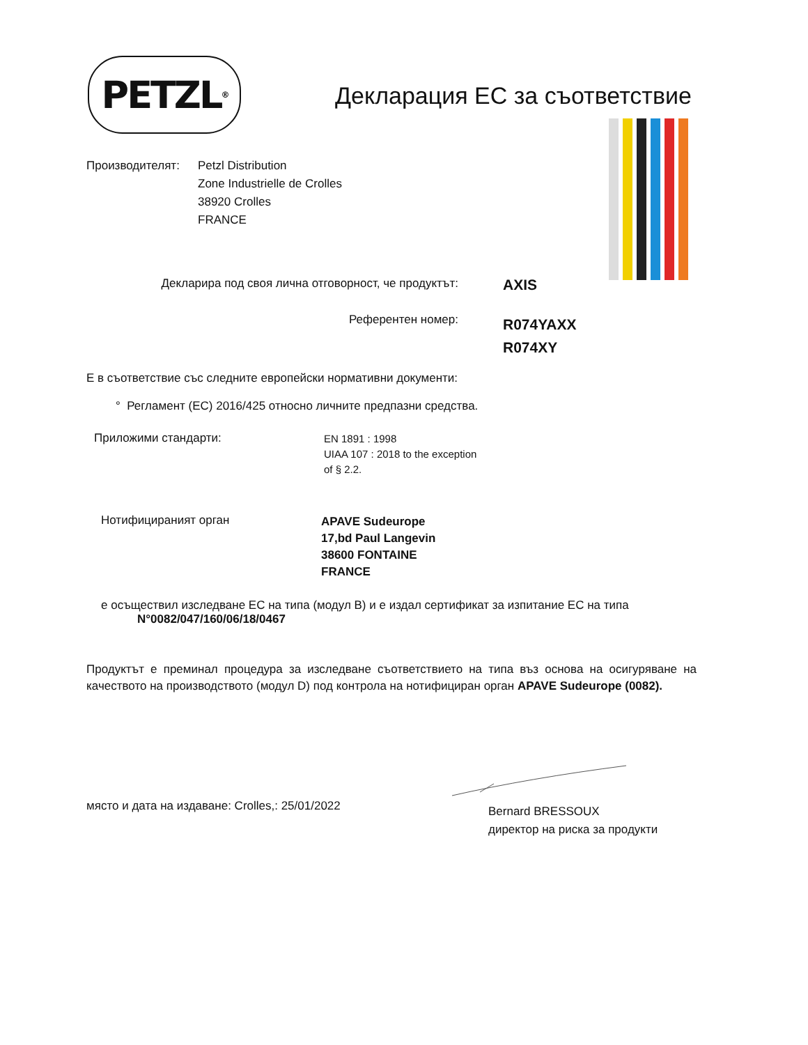PETZL<sup>®</sup>
Декларация ЕС за съответствие
Производителят: Petzl Distribution
Zone Industrielle de Crolles
38920 Crolles
FRANCE
Декларира под своя лична отговорност, че продуктът:
AXIS
Референтен номер:
R074YAXX
R074XY
Е в съответствие със следните европейски нормативни документи:
° Регламент (ЕС) 2016/425 относно личните предпазни средства.
Приложими стандарти:
EN 1891 : 1998
UIAA 107 : 2018 to the exception
of § 2.2.
Нотифицираният орган
APAVE Sudeurope
17,bd Paul Langevin
38600 FONTAINE
FRANCE
е осъществил изследване ЕС на типа (модул B) и е издал сертификат за изпитание ЕС на типа
N°0082/047/160/06/18/0467
Продуктът е преминал процедура за изследване съответствието на типа въз основа на осигуряване на качеството на производството (модул D) под контрола на нотифициран орган APAVE Sudeurope (0082).
място и дата на издаване: Crolles,: 25/01/2022
Bernard BRESSOUX
директор на риска за продукти